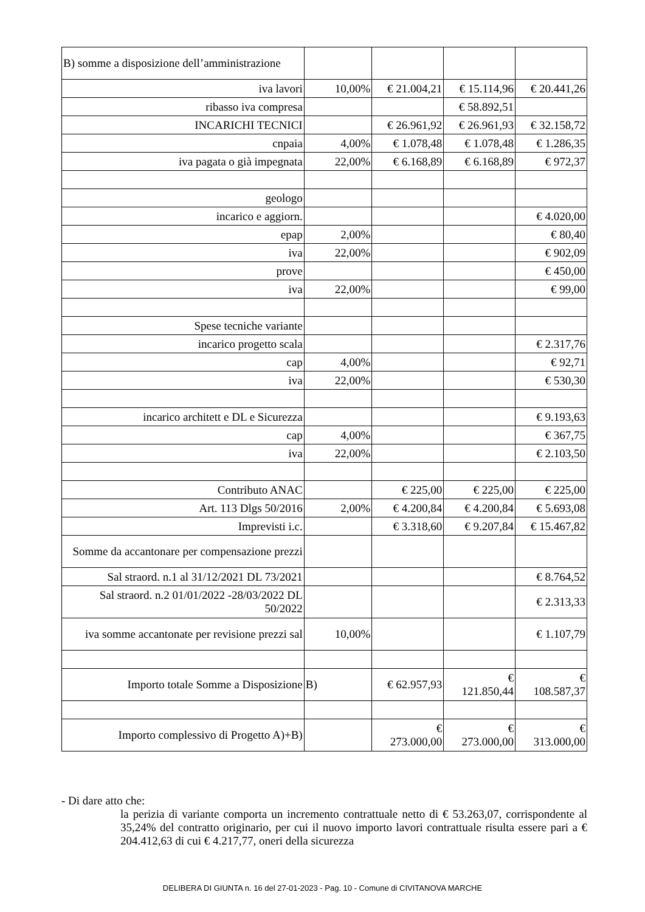| B) somme a disposizione dell’amministrazione | | | | |
| iva lavori | 10,00% | € 21.004,21 | € 15.114,96 | € 20.441,26 |
| ribasso iva compresa | | | € 58.892,51 | |
| INCARICHI TECNICI | | € 26.961,92 | € 26.961,93 | € 32.158,72 |
| cnpaia | 4,00% | € 1.078,48 | € 1.078,48 | € 1.286,35 |
| iva pagata o già impegnata | 22,00% | € 6.168,89 | € 6.168,89 | € 972,37 |
| geologo | | | | |
| incarico e aggiorn. | | | | € 4.020,00 |
| epap | 2,00% | | | € 80,40 |
| iva | 22,00% | | | € 902,09 |
| prove | | | | € 450,00 |
| iva | 22,00% | | | € 99,00 |
| Spese tecniche variante | | | | |
| incarico progetto scala | | | | € 2.317,76 |
| cap | 4,00% | | | € 92,71 |
| iva | 22,00% | | | € 530,30 |
| incarico architett e DL e Sicurezza | | | | € 9.193,63 |
| cap | 4,00% | | | € 367,75 |
| iva | 22,00% | | | € 2.103,50 |
| Contributo ANAC | | € 225,00 | € 225,00 | € 225,00 |
| Art. 113 Dlgs 50/2016 | 2,00% | € 4.200,84 | € 4.200,84 | € 5.693,08 |
| Imprevisti i.c. | | € 3.318,60 | € 9.207,84 | € 15.467,82 |
| Somme da accantonare per compensazione prezzi | | | | |
| Sal straord. n.1 al 31/12/2021 DL 73/2021 | | | | € 8.764,52 |
| Sal straord. n.2 01/01/2022 -28/03/2022 DL 50/2022 | | | | € 2.313,33 |
| iva somme accantonate per revisione prezzi sal | 10,00% | | | € 1.107,79 |
| Importo totale Somme a Disposizione | B) | € 62.957,93 | € 121.850,44 | € 108.587,37 |
| Importo complessivo di Progetto A)+B) | | € 273.000,00 | € 273.000,00 | € 313.000,00 |
- Di dare atto che:
la perizia di variante comporta un incremento contrattuale netto di € 53.263,07, corrispondente al 35,24% del contratto originario, per cui il nuovo importo lavori contrattuale risulta essere pari a € 204.412,63 di cui € 4.217,77, oneri della sicurezza
DELIBERA DI GIUNTA n. 16 del 27-01-2023 - Pag. 10 - Comune di CIVITANOVA MARCHE